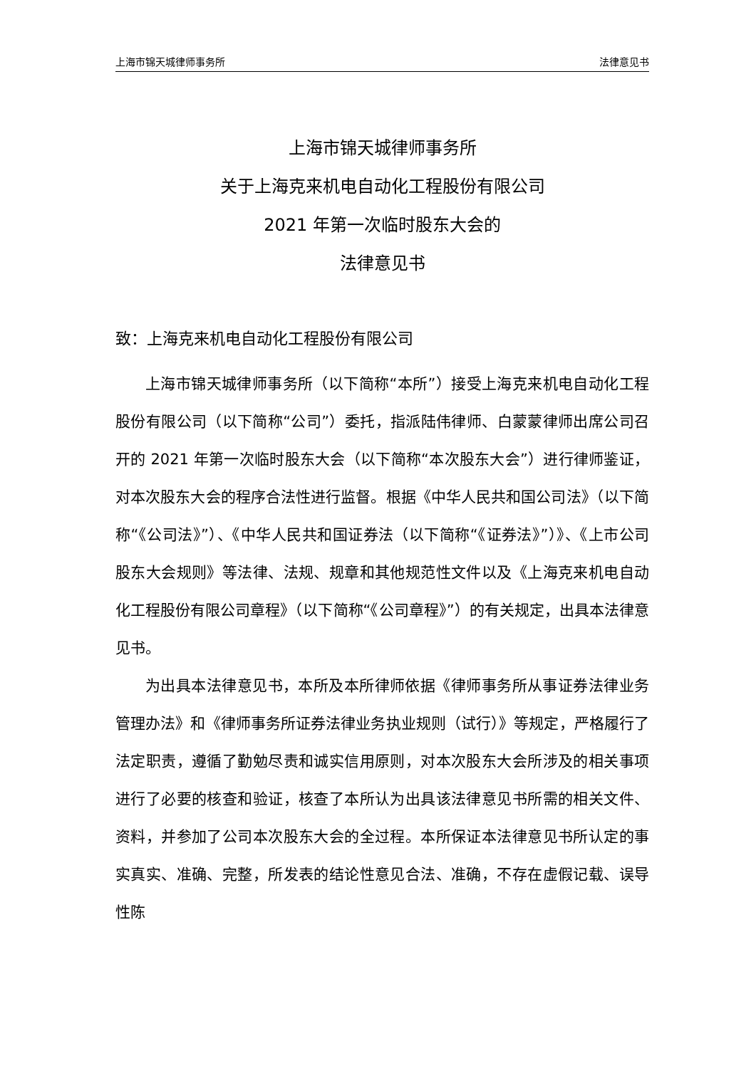上海市锦天城律师事务所 法律意见书
上海市锦天城律师事务所
关于上海克来机电自动化工程股份有限公司
2021 年第一次临时股东大会的
法律意见书
致：上海克来机电自动化工程股份有限公司
上海市锦天城律师事务所（以下简称“本所”）接受上海克来机电自动化工程股份有限公司（以下简称“公司”）委托，指派陆伟律师、白蒙蒙律师出席公司召开的 2021 年第一次临时股东大会（以下简称“本次股东大会”）进行律师鉴证，对本次股东大会的程序合法性进行监督。根据《中华人民共和国公司法》（以下简称“《公司法》”）、《中华人民共和国证券法（以下简称“《证券法》”）》、《上市公司股东大会规则》等法律、法规、规章和其他规范性文件以及《上海克来机电自动化工程股份有限公司章程》（以下简称“《公司章程》”）的有关规定，出具本法律意见书。
为出具本法律意见书，本所及本所律师依据《律师事务所从事证券法律业务管理办法》和《律师事务所证券法律业务执业规则（试行）》等规定，严格履行了法定职责，遵循了勤勉尽责和诚实信用原则，对本次股东大会所涉及的相关事项进行了必要的核查和验证，核查了本所认为出具该法律意见书所需的相关文件、资料，并参加了公司本次股东大会的全过程。本所保证本法律意见书所认定的事实真实、准确、完整，所发表的结论性意见合法、准确，不存在虚假记载、误导性陈